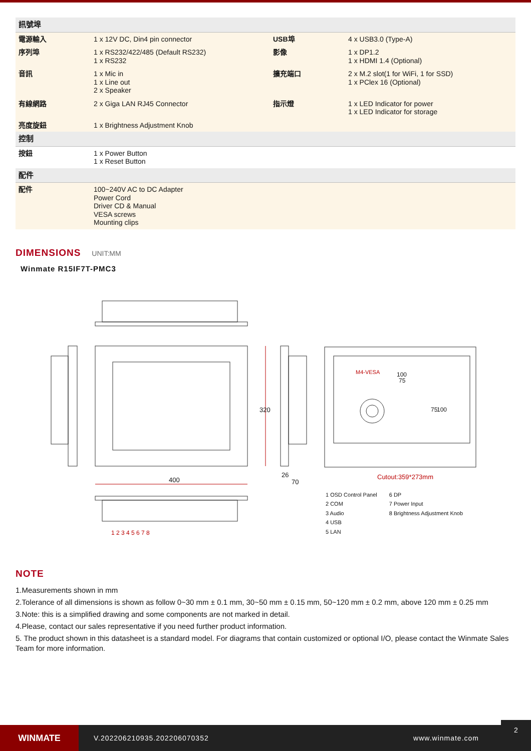| 訊號埠 | | | |
| 電源輸入 | 1 x 12V DC, Din4 pin connector | USB埠 | 4 x USB3.0 (Type-A) |
| 序列埠 | 1 x RS232/422/485 (Default RS232) 1 x RS232 | 影像 | 1 x DP1.2 1 x HDMI 1.4 (Optional) |
| 音訊 | 1 x Mic in 1 x Line out 2 x Speaker | 擴充端口 | 2 x M.2 slot(1 for WiFi, 1 for SSD) 1 x PClex 16 (Optional) |
| 有線網路 | 2 x Giga LAN RJ45 Connector | 指示燈 | 1 x LED Indicator for power 1 x LED Indicator for storage |
| 亮度旋鈕 | 1 x Brightness Adjustment Knob | | |
| 控制 | | | |
| 按鈕 | 1 x Power Button 1 x Reset Button | | |
| 配件 | | | |
| 配件 | 100~240V AC to DC Adapter Power Cord Driver CD & Manual VESA screws Mounting clips | | |
DIMENSIONS
UNIT:MM
Winmate R15IF7T-PMC3
400
320
26
70
M4-VESA 100
75
75 100
Cutout:359*273mm
1 2 3 4 5 6 7 8
1 OSD Control Panel
2 COM
3 Audio
4 USB
5 LAN
6 DP
7 Power Input
8 Brightness Adjustment Knob
NOTE
1.Measurements shown in mm
2.Tolerance of all dimensions is shown as follow 0~30 mm ± 0.1 mm, 30~50 mm ± 0.15 mm, 50~120 mm ± 0.2 mm, above 120 mm ± 0.25 mm
3.Note: this is a simplified drawing and some components are not marked in detail.
4.Please, contact our sales representative if you need further product information.
5. The product shown in this datasheet is a standard model. For diagrams that contain customized or optional I/O, please contact the Winmate Sales Team for more information.
WINMATE
V.202206210935.202206070352 www.winmate.com
2